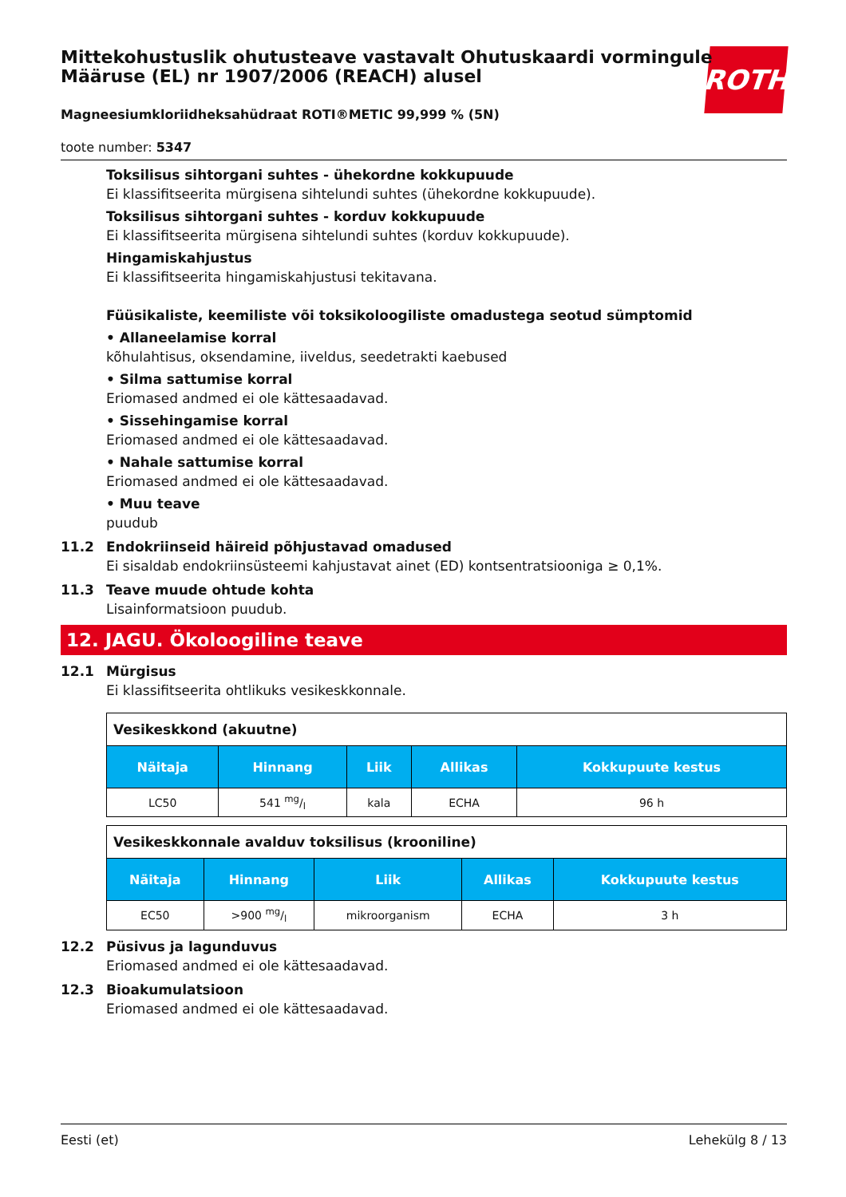ROTH
Mittekohustuslik ohutusteave vastavalt Ohutuskaardi vormingule Määruse (EL) nr 1907/2006 (REACH) alusel
Magneesiumkloriidheksahüdraat ROTI®METIC 99,999 % (5N)
toote number: 5347
Toksilisus sihtorgani suhtes - ühekordne kokkupuude
Ei klassifitseerita mürgisena sihtelundi suhtes (ühekordne kokkupuude).
Toksilisus sihtorgani suhtes - korduv kokkupuude
Ei klassifitseerita mürgisena sihtelundi suhtes (korduv kokkupuude).
Hingamiskahjustus
Ei klassifitseerita hingamiskahjustusi tekitavana.
Füüsikaliste, keemiliste või toksikoloogiliste omadustega seotud sümptomid
• Allaneelamise korral
kõhulahtisus, oksendamine, iiveldus, seedetrakti kaebused
• Silma sattumise korral
Eriomased andmed ei ole kättesaadavad.
• Sissehingamise korral
Eriomased andmed ei ole kättesaadavad.
• Nahale sattumise korral
Eriomased andmed ei ole kättesaadavad.
• Muu teave
puudub
11.2 Endokriinseid häireid põhjustavad omadused
Ei sisaldab endokriinsüsteemi kahjustavat ainet (ED) kontsentratsiooniga ≥ 0,1%.
11.3 Teave muude ohtude kohta
Lisainformatsioon puudub.
12. JAGU. Ökoloogiline teave
12.1 Mürgisus
Ei klassifitseerita ohtlikuks vesikeskkonnale.
| Vesikeskkond (akuutne) | | | | |
| Näitaja | Hinnang | Liik | Allikas | Kokkupuute kestus |
| LC50 | 541 mg/l | kala | ECHA | 96 h |
| Vesikeskkonnale avalduv toksilisus (krooniline) | | | | |
| Näitaja | Hinnang | Liik | Allikas | Kokkupuute kestus |
| EC50 | >900 mg/l | mikroorganism | ECHA | 3 h |
12.2 Püsivus ja lagunduvus
Eriomased andmed ei ole kättesaadavad.
12.3 Bioakumulatsioon
Eriomased andmed ei ole kättesaadavad.
Eesti (et) Lehekülg 8 / 13